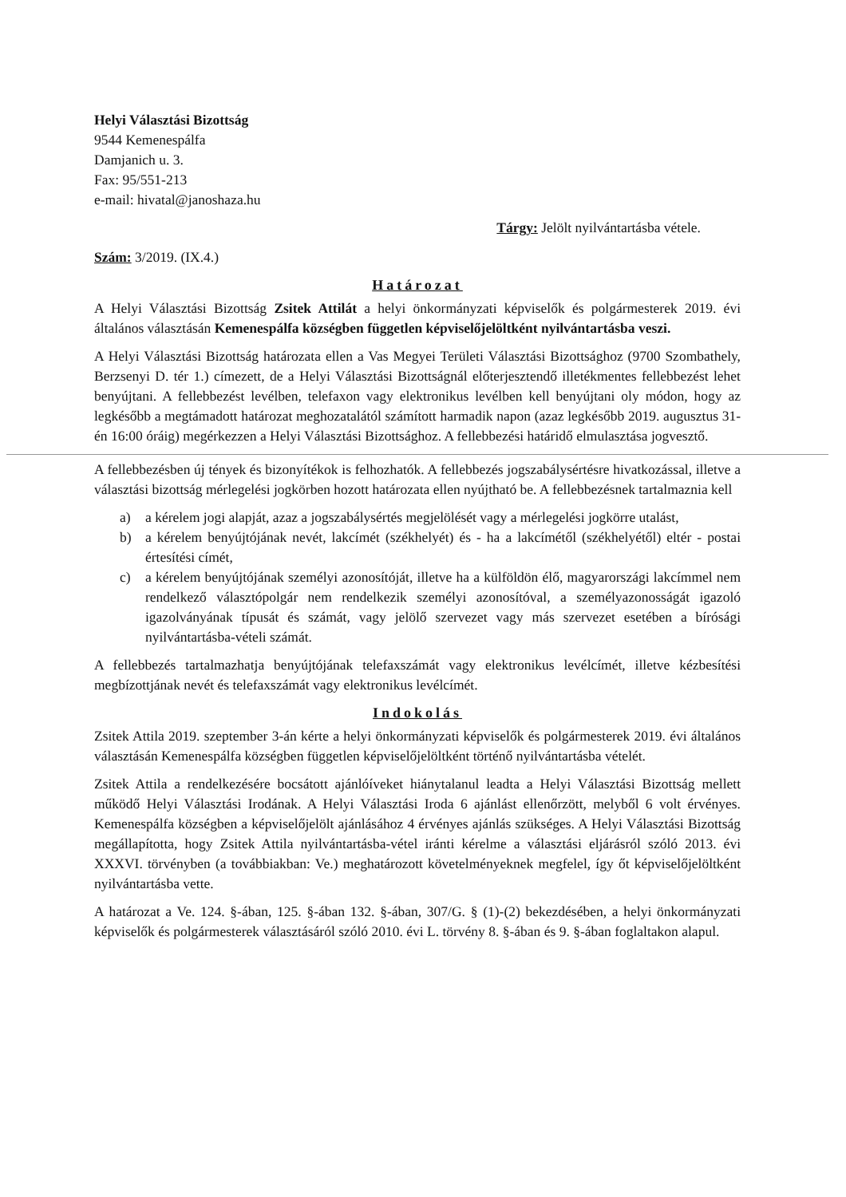Helyi Választási Bizottság
9544 Kemenespálfa
Damjanich u. 3.
Fax: 95/551-213
e-mail: hivatal@janoshaza.hu
Tárgy: Jelölt nyilvántartásba vétele.
Szám: 3/2019. (IX.4.)
Határozat
A Helyi Választási Bizottság Zsitek Attilát a helyi önkormányzati képviselők és polgármesterek 2019. évi általános választásán Kemenespálfa községben független képviselőjelöltként nyilvántartásba veszi.
A Helyi Választási Bizottság határozata ellen a Vas Megyei Területi Választási Bizottsághoz (9700 Szombathely, Berzsenyi D. tér 1.) címezett, de a Helyi Választási Bizottságnál előterjesztendő illetékmentes fellebbezést lehet benyújtani. A fellebbezést levélben, telefaxon vagy elektronikus levélben kell benyújtani oly módon, hogy az legkésőbb a megtámadott határozat meghozatalától számított harmadik napon (azaz legkésőbb 2019. augusztus 31-én 16:00 óráig) megérkezzen a Helyi Választási Bizottsághoz. A fellebbezési határidő elmulasztása jogvesztő.
A fellebbezésben új tények és bizonyítékok is felhozhatók. A fellebbezés jogszabálysértésre hivatkozással, illetve a választási bizottság mérlegelési jogkörben hozott határozata ellen nyújtható be. A fellebbezésnek tartalmaznia kell
a) a kérelem jogi alapját, azaz a jogszabálysértés megjelölését vagy a mérlegelési jogkörre utalást,
b) a kérelem benyújtójának nevét, lakcímét (székhelyét) és - ha a lakcímétől (székhelyétől) eltér - postai értesítési címét,
c) a kérelem benyújtójának személyi azonosítóját, illetve ha a külföldön élő, magyarországi lakcímmel nem rendelkező választópolgár nem rendelkezik személyi azonosítóval, a személyazonosságát igazoló igazolványának típusát és számát, vagy jelölő szervezet vagy más szervezet esetében a bírósági nyilvántartásba-vételi számát.
A fellebbezés tartalmazhatja benyújtójának telefaxszámát vagy elektronikus levélcímét, illetve kézbesítési megbízottjának nevét és telefaxszámát vagy elektronikus levélcímét.
Indokolás
Zsitek Attila 2019. szeptember 3-án kérte a helyi önkormányzati képviselők és polgármesterek 2019. évi általános választásán Kemenespálfa községben független képviselőjelöltként történő nyilvántartásba vételét.
Zsitek Attila a rendelkezésére bocsátott ajánlóíveket hiánytalanul leadta a Helyi Választási Bizottság mellett működő Helyi Választási Irodának. A Helyi Választási Iroda 6 ajánlást ellenőrzött, melyből 6 volt érvényes. Kemenespálfa községben a képviselőjelölt ajánlásához 4 érvényes ajánlás szükséges. A Helyi Választási Bizottság megállapította, hogy Zsitek Attila nyilvántartásba-vétel iránti kérelme a választási eljárásról szóló 2013. évi XXXVI. törvényben (a továbbiakban: Ve.) meghatározott követelményeknek megfelel, így őt képviselőjelöltként nyilvántartásba vette.
A határozat a Ve. 124. §-ában, 125. §-ában 132. §-ában, 307/G. § (1)-(2) bekezdésében, a helyi önkormányzati képviselők és polgármesterek választásáról szóló 2010. évi L. törvény 8. §-ában és 9. §-ában foglaltakon alapul.